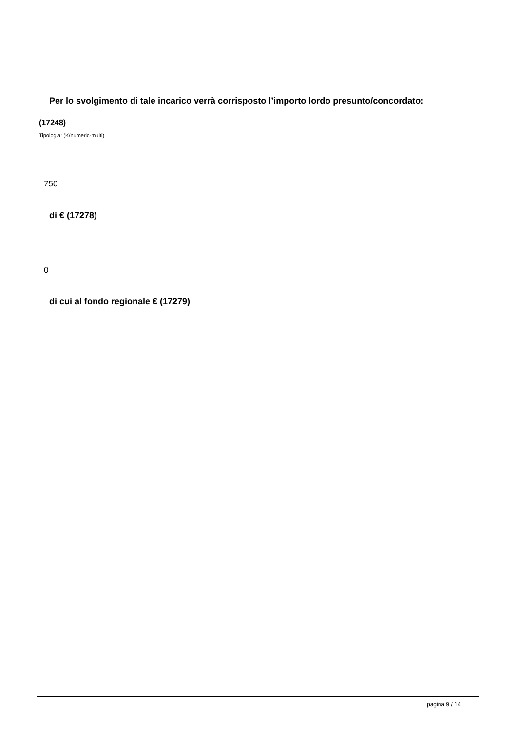Per lo svolgimento di tale incarico verrà corrisposto l’importo lordo presunto/concordato:
(17248)
Tipologia: (K/numeric-multi)
750
di € (17278)
0
di cui al fondo regionale € (17279)
pagina 9 / 14